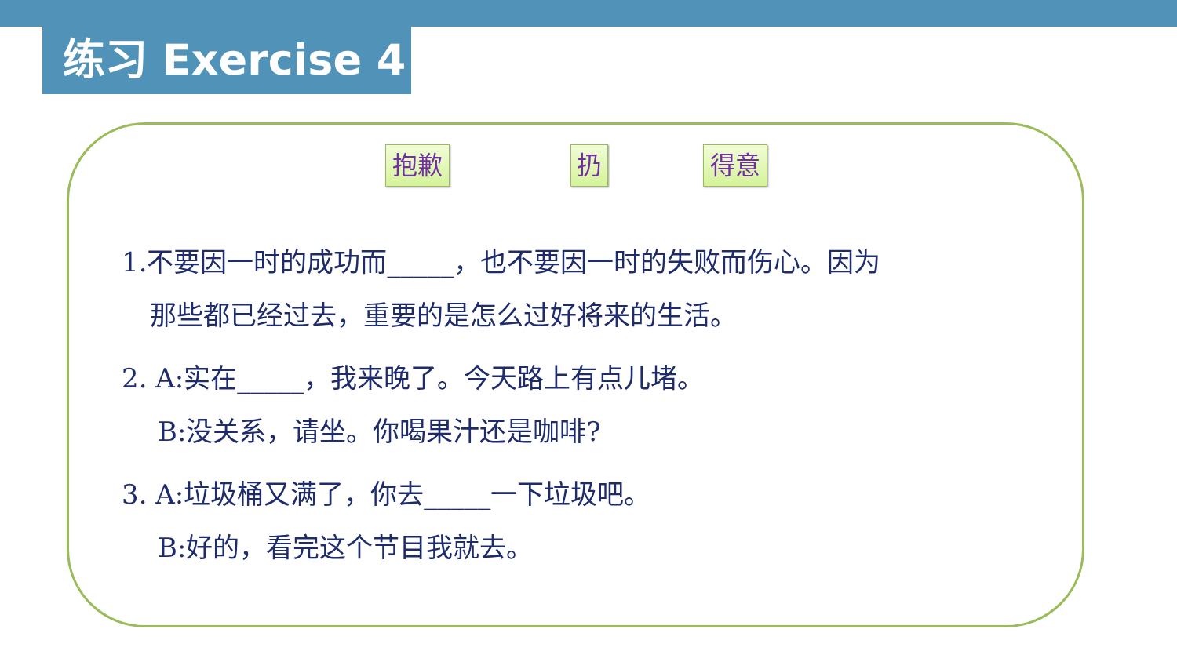练习 Exercise 4
抱歉 扔 得意
1.不要因一时的成功而_____，也不要因一时的失败而伤心。因为
那些都已经过去，重要的是怎么过好将来的生活。
2. A:实在_____，我来晚了。今天路上有点儿堵。
B:没关系，请坐。你喝果汁还是咖啡?
3. A:垃圾桶又满了，你去_____一下垃圾吧。
B:好的，看完这个节目我就去。